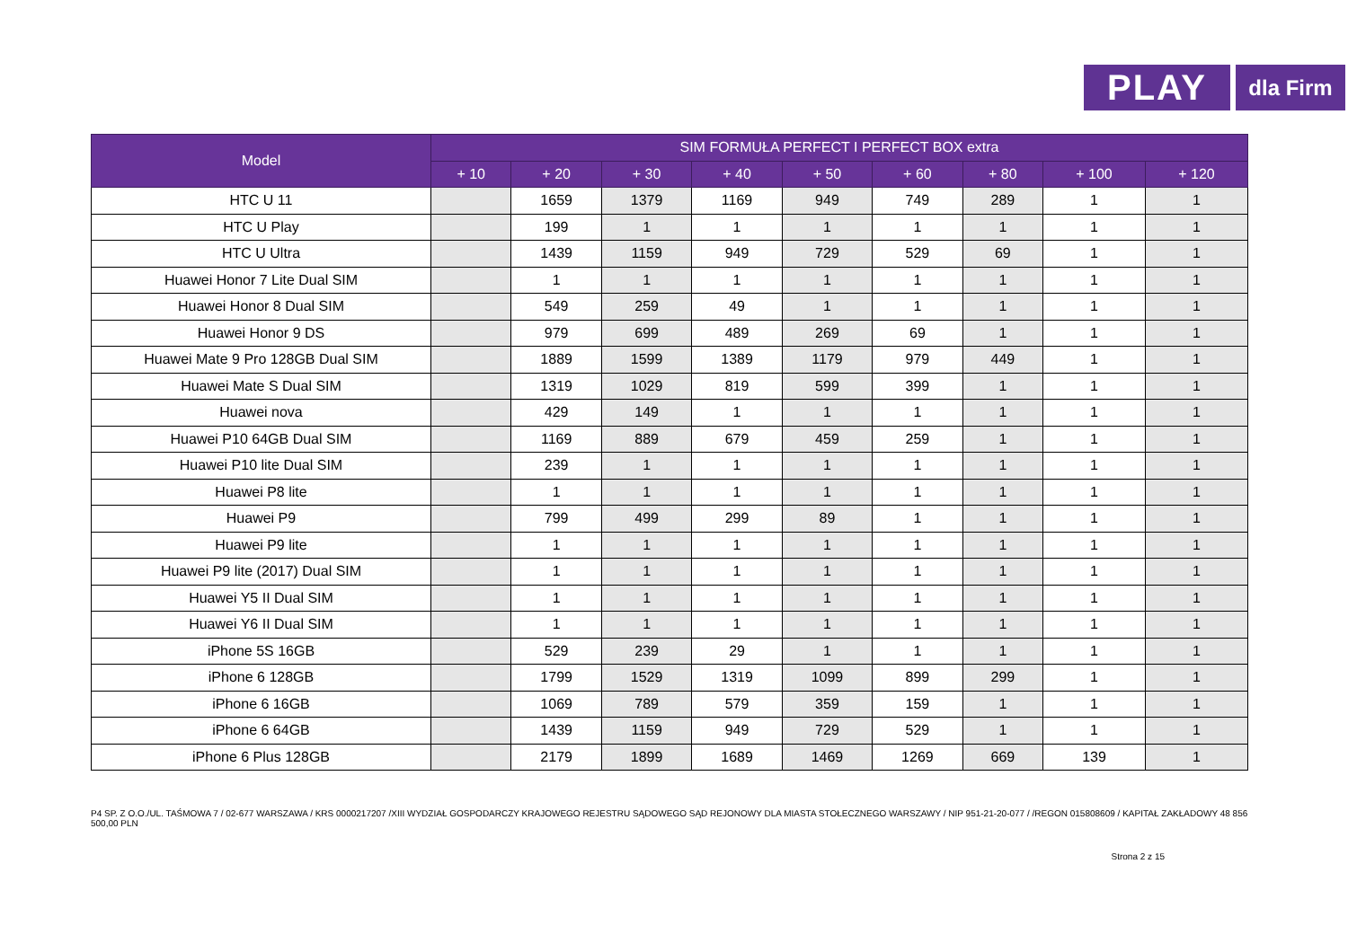PLAY
dla Firm
| Model | SIM FORMUŁA PERFECT I PERFECT BOX extra | | | | | | | | |
| --- | --- | --- | --- | --- | --- | --- | --- | --- | --- |
| | + 10 | + 20 | + 30 | + 40 | + 50 | + 60 | + 80 | + 100 | + 120 |
| HTC U 11 | | 1659 | 1379 | 1169 | 949 | 749 | 289 | 1 | 1 |
| HTC U Play | | 199 | 1 | 1 | 1 | 1 | 1 | 1 | 1 |
| HTC U Ultra | | 1439 | 1159 | 949 | 729 | 529 | 69 | 1 | 1 |
| Huawei Honor 7 Lite Dual SIM | | 1 | 1 | 1 | 1 | 1 | 1 | 1 | 1 |
| Huawei Honor 8 Dual SIM | | 549 | 259 | 49 | 1 | 1 | 1 | 1 | 1 |
| Huawei Honor 9 DS | | 979 | 699 | 489 | 269 | 69 | 1 | 1 | 1 |
| Huawei Mate 9 Pro 128GB Dual SIM | | 1889 | 1599 | 1389 | 1179 | 979 | 449 | 1 | 1 |
| Huawei Mate S Dual SIM | | 1319 | 1029 | 819 | 599 | 399 | 1 | 1 | 1 |
| Huawei nova | | 429 | 149 | 1 | 1 | 1 | 1 | 1 | 1 |
| Huawei P10 64GB Dual SIM | | 1169 | 889 | 679 | 459 | 259 | 1 | 1 | 1 |
| Huawei P10 lite Dual SIM | | 239 | 1 | 1 | 1 | 1 | 1 | 1 | 1 |
| Huawei P8 lite | | 1 | 1 | 1 | 1 | 1 | 1 | 1 | 1 |
| Huawei P9 | | 799 | 499 | 299 | 89 | 1 | 1 | 1 | 1 |
| Huawei P9 lite | | 1 | 1 | 1 | 1 | 1 | 1 | 1 | 1 |
| Huawei P9 lite (2017) Dual SIM | | 1 | 1 | 1 | 1 | 1 | 1 | 1 | 1 |
| Huawei Y5 II Dual SIM | | 1 | 1 | 1 | 1 | 1 | 1 | 1 | 1 |
| Huawei Y6 II Dual SIM | | 1 | 1 | 1 | 1 | 1 | 1 | 1 | 1 |
| iPhone 5S 16GB | | 529 | 239 | 29 | 1 | 1 | 1 | 1 | 1 |
| iPhone 6 128GB | | 1799 | 1529 | 1319 | 1099 | 899 | 299 | 1 | 1 |
| iPhone 6 16GB | | 1069 | 789 | 579 | 359 | 159 | 1 | 1 | 1 |
| iPhone 6 64GB | | 1439 | 1159 | 949 | 729 | 529 | 1 | 1 | 1 |
| iPhone 6 Plus 128GB | | 2179 | 1899 | 1689 | 1469 | 1269 | 669 | 139 | 1 |
P4 SP. Z O.O./UL. TAŚMOWA 7 / 02-677 WARSZAWA / KRS 0000217207 /XIII WYDZIAŁ GOSPODARCZY KRAJOWEGO REJESTRU SĄDOWEGO SĄD REJONOWY DLA MIASTA STOŁECZNEGO WARSZAWY / NIP 951-21-20-077 / /REGON 015808609 / KAPITAŁ ZAKŁADOWY 48 856 500,00 PLN
Strona 2 z 15